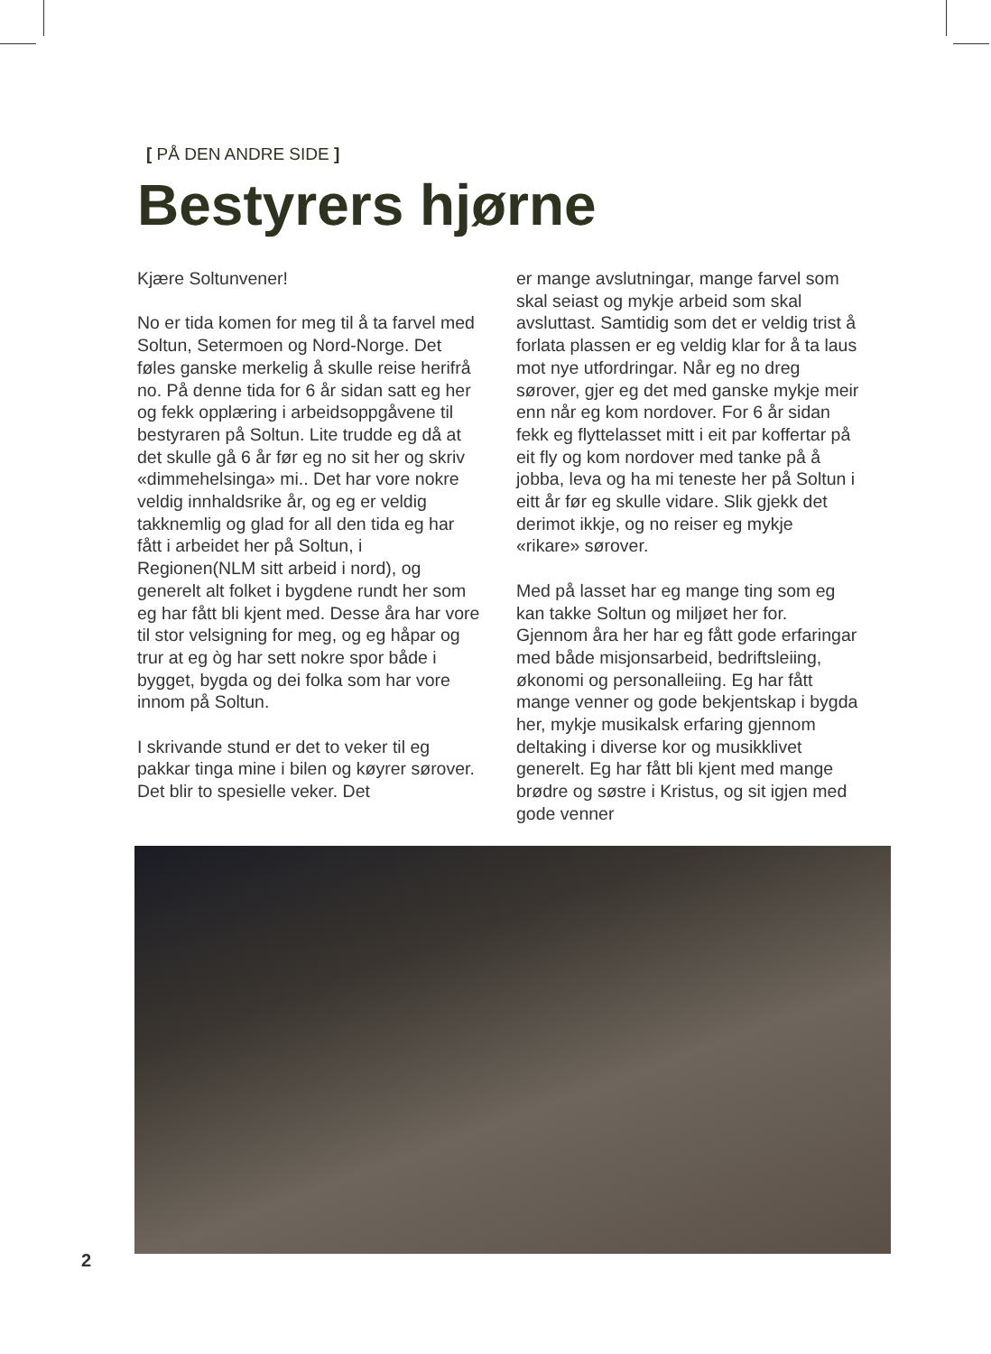[ PÅ DEN ANDRE SIDE ]
Bestyrers hjørne
Kjære Soltunvener!
No er tida komen for meg til å ta farvel med Soltun, Setermoen og Nord-Norge. Det føles ganske merkelig å skulle reise herifrå no. På denne tida for 6 år sidan satt eg her og fekk opplæring i arbeidsoppgåvene til bestyraren på Soltun. Lite trudde eg då at det skulle gå 6 år før eg no sit her og skriv «dimmehelsinga» mi.. Det har vore nokre veldig innhaldsrike år, og eg er veldig takknemlig og glad for all den tida eg har fått i arbeidet her på Soltun, i Regionen(NLM sitt arbeid i nord), og generelt alt folket i bygdene rundt her som eg har fått bli kjent med. Desse åra har vore til stor velsigning for meg, og eg håpar og trur at eg òg har sett nokre spor både i bygget, bygda og dei folka som har vore innom på Soltun.
I skrivande stund er det to veker til eg pakkar tinga mine i bilen og køyrer sørover. Det blir to spesielle veker. Det
er mange avslutningar, mange farvel som skal seiast og mykje arbeid som skal avsluttast. Samtidig som det er veldig trist å forlata plassen er eg veldig klar for å ta laus mot nye utfordringar. Når eg no dreg sørover, gjer eg det med ganske mykje meir enn når eg kom nordover. For 6 år sidan fekk eg flyttelasset mitt i eit par koffertar på eit fly og kom nordover med tanke på å jobba, leva og ha mi teneste her på Soltun i eitt år før eg skulle vidare. Slik gjekk det derimot ikkje, og no reiser eg mykje «rikare» sørover.
Med på lasset har eg mange ting som eg kan takke Soltun og miljøet her for. Gjennom åra her har eg fått gode erfaringar med både misjonsarbeid, bedriftsleiing, økonomi og personalleiing. Eg har fått mange venner og gode bekjentskap i bygda her, mykje musikalsk erfaring gjennom deltaking i diverse kor og musikklivet generelt. Eg har fått bli kjent med mange brødre og søstre i Kristus, og sit igjen med gode venner
2